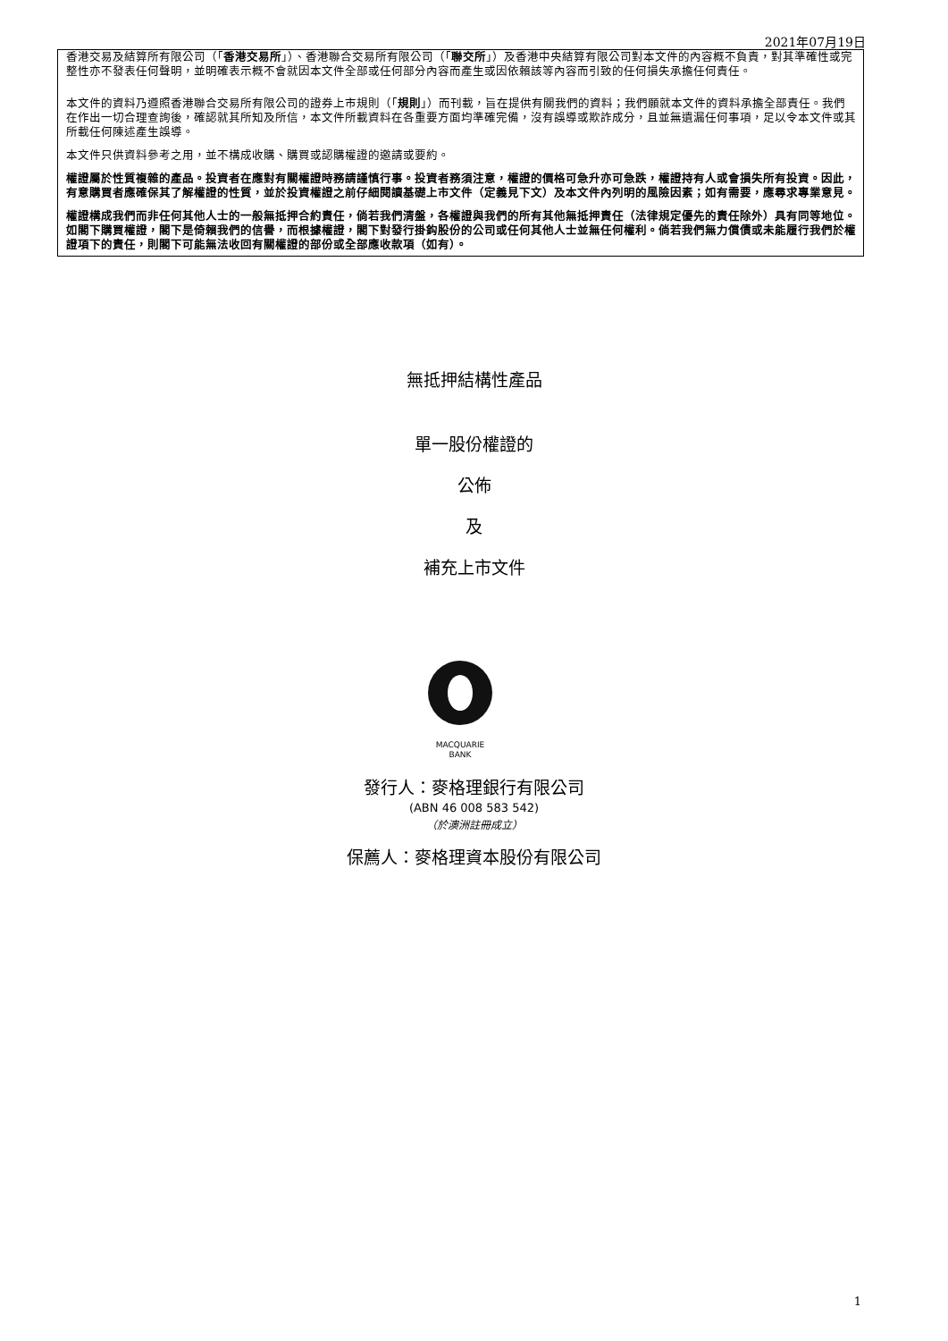2021年07月19日
香港交易及結算所有限公司（「香港交易所」）、香港聯合交易所有限公司（「聯交所」）及香港中央結算有限公司對本文件的內容概不負責，對其準確性或完整性亦不發表任何聲明，並明確表示概不會就因本文件全部或任何部分內容而產生或因依賴該等內容而引致的任何損失承擔任何責任。
本文件的資料乃遵照香港聯合交易所有限公司的證券上市規則（「規則」）而刊載，旨在提供有關我們的資料；我們願就本文件的資料承擔全部責任。我們在作出一切合理查詢後，確認就其所知及所信，本文件所載資料在各重要方面均準確完備，沒有誤導或欺詐成分，且並無遺漏任何事項，足以令本文件或其所載任何陳述產生誤導。
本文件只供資料參考之用，並不構成收購、購買或認購權證的邀請或要約。
權證屬於性質複雜的產品。投資者在應對有關權證時務請謹慎行事。投資者務須注意，權證的價格可急升亦可急跌，權證持有人或會損失所有投資。因此，有意購買者應確保其了解權證的性質，並於投資權證之前仔細閱讀基礎上市文件（定義見下文）及本文件內列明的風險因素；如有需要，應尋求專業意見。
權證構成我們而非任何其他人士的一般無抵押合約責任，倘若我們清盤，各權證與我們的所有其他無抵押責任（法律規定優先的責任除外）具有同等地位。如閣下購買權證，閣下是倚賴我們的信譽，而根據權證，閣下對發行掛鈎股份的公司或任何其他人士並無任何權利。倘若我們無力償債或未能履行我們於權證項下的責任，則閣下可能無法收回有關權證的部份或全部應收款項（如有）。
無抵押結構性產品
單一股份權證的
公佈
及
補充上市文件
MACQUARIE
BANK
發行人：麥格理銀行有限公司
(ABN 46 008 583 542)
（於澳洲註冊成立）
保薦人：麥格理資本股份有限公司
1